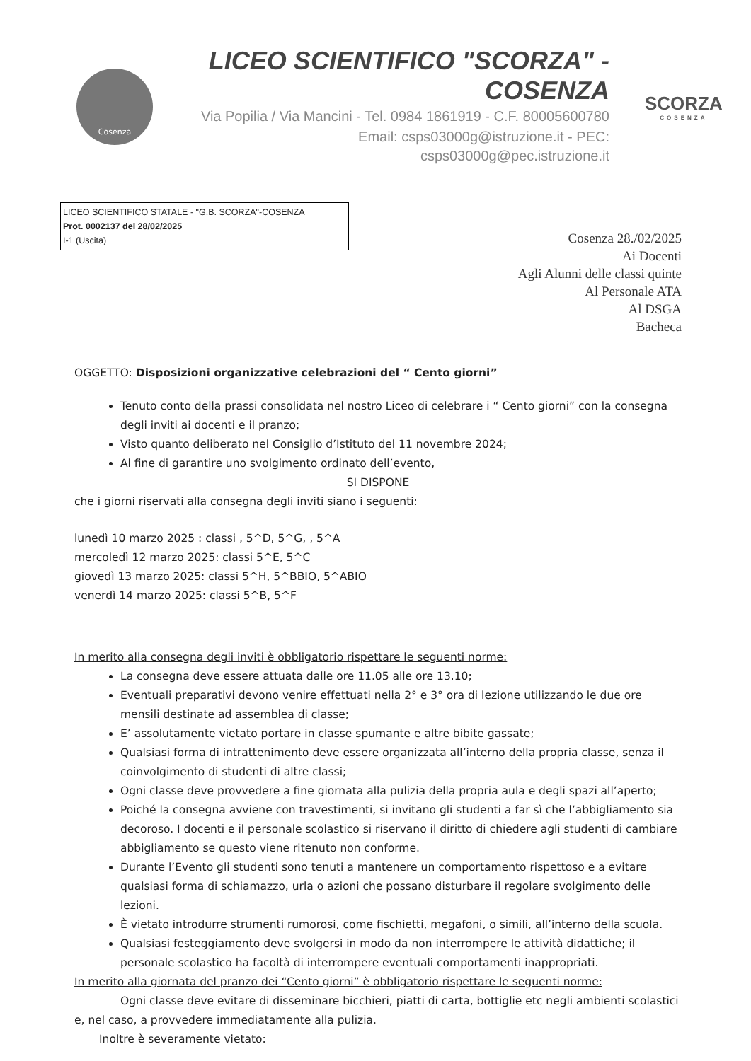Cosenza
LICEO SCIENTIFICO "SCORZA" - COSENZA
Via Popilia / Via Mancini - Tel. 0984 1861919 - C.F. 80005600780
Email: csps03000g@istruzione.it - PEC: csps03000g@pec.istruzione.it
SCORZA
COSENZA
LICEO SCIENTIFICO STATALE - "G.B. SCORZA"-COSENZA
Prot. 0002137 del 28/02/2025
I-1 (Uscita)
Cosenza 28./02/2025
Ai Docenti
Agli Alunni delle classi quinte
Al Personale ATA
Al DSGA
Bacheca
OGGETTO: Disposizioni organizzative celebrazioni del “ Cento giorni”
Tenuto conto della prassi consolidata nel nostro Liceo di celebrare i “ Cento giorni” con la consegna degli inviti ai docenti e il pranzo;
Visto quanto deliberato nel Consiglio d’Istituto del 11 novembre 2024;
Al fine di garantire uno svolgimento ordinato dell’evento,
SI DISPONE
che i giorni riservati alla consegna degli inviti siano i seguenti:
lunedì 10 marzo 2025 : classi , 5^D, 5^G, , 5^A
mercoledì 12 marzo 2025: classi 5^E, 5^C
giovedì 13 marzo 2025: classi 5^H, 5^BBIO, 5^ABIO
venerdì 14 marzo 2025: classi 5^B, 5^F
In merito alla consegna degli inviti è obbligatorio rispettare le seguenti norme:
La consegna deve essere attuata dalle ore 11.05 alle ore 13.10;
Eventuali preparativi devono venire effettuati nella 2° e 3° ora di lezione utilizzando le due ore mensili destinate ad assemblea di classe;
E’ assolutamente vietato portare in classe spumante e altre bibite gassate;
Qualsiasi forma di intrattenimento deve essere organizzata all’interno della propria classe, senza il coinvolgimento di studenti di altre classi;
Ogni classe deve provvedere a fine giornata alla pulizia della propria aula e degli spazi all’aperto;
Poiché la consegna avviene con travestimenti, si invitano gli studenti a far sì che l’abbigliamento sia decoroso. I docenti e il personale scolastico si riservano il diritto di chiedere agli studenti di cambiare abbigliamento se questo viene ritenuto non conforme.
Durante l’Evento gli studenti sono tenuti a mantenere un comportamento rispettoso e a evitare qualsiasi forma di schiamazzo, urla o azioni che possano disturbare il regolare svolgimento delle lezioni.
È vietato introdurre strumenti rumorosi, come fischietti, megafoni, o simili, all’interno della scuola.
Qualsiasi festeggiamento deve svolgersi in modo da non interrompere le attività didattiche; il personale scolastico ha facoltà di interrompere eventuali comportamenti inappropriati.
In merito alla giornata del pranzo dei “Cento giorni” è obbligatorio rispettare le seguenti norme:
Ogni classe deve evitare di disseminare bicchieri, piatti di carta, bottiglie etc negli ambienti scolastici e, nel caso, a provvedere immediatamente alla pulizia.
Inoltre è severamente vietato: